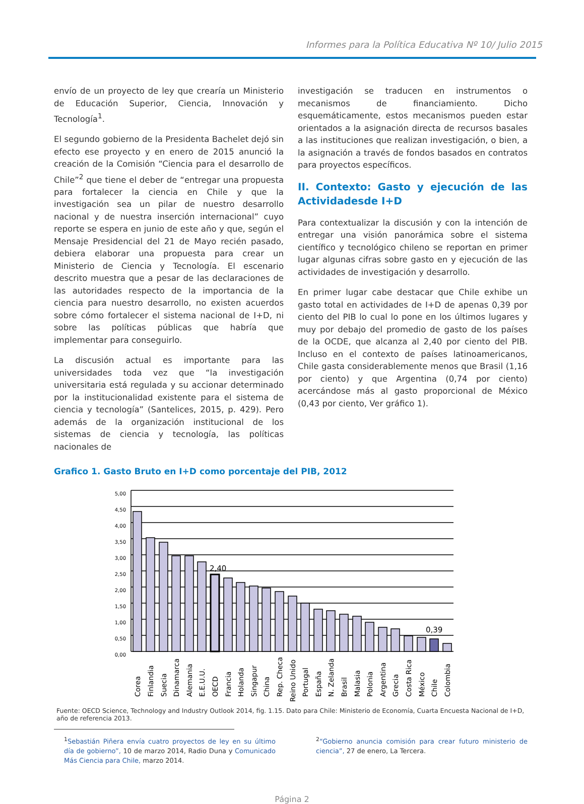Informes para la Política Educativa Nº 10/ Julio 2015
envío de un proyecto de ley que crearía un Ministerio de Educación Superior, Ciencia, Innovación y Tecnología<sup>1</sup>.
El segundo gobierno de la Presidenta Bachelet dejó sin efecto ese proyecto y en enero de 2015 anunció la creación de la Comisión “Ciencia para el desarrollo de Chile”<sup>2</sup> que tiene el deber de “entregar una propuesta para fortalecer la ciencia en Chile y que la investigación sea un pilar de nuestro desarrollo nacional y de nuestra inserción internacional” cuyo reporte se espera en junio de este año y que, según el Mensaje Presidencial del 21 de Mayo recién pasado, debiera elaborar una propuesta para crear un Ministerio de Ciencia y Tecnología. El escenario descrito muestra que a pesar de las declaraciones de las autoridades respecto de la importancia de la ciencia para nuestro desarrollo, no existen acuerdos sobre cómo fortalecer el sistema nacional de I+D, ni sobre las políticas públicas que habría que implementar para conseguirlo.
La discusión actual es importante para las universidades toda vez que “la investigación universitaria está regulada y su accionar determinado por la institucionalidad existente para el sistema de ciencia y tecnología” (Santelices, 2015, p. 429). Pero además de la organización institucional de los sistemas de ciencia y tecnología, las políticas nacionales de
investigación se traducen en instrumentos o mecanismos de financiamiento. Dicho esquemáticamente, estos mecanismos pueden estar orientados a la asignación directa de recursos basales a las instituciones que realizan investigación, o bien, a la asignación a través de fondos basados en contratos para proyectos específicos.
II. Contexto: Gasto y ejecución de las Actividadesde I+D
Para contextualizar la discusión y con la intención de entregar una visión panorámica sobre el sistema científico y tecnológico chileno se reportan en primer lugar algunas cifras sobre gasto en y ejecución de las actividades de investigación y desarrollo.
En primer lugar cabe destacar que Chile exhibe un gasto total en actividades de I+D de apenas 0,39 por ciento del PIB lo cual lo pone en los últimos lugares y muy por debajo del promedio de gasto de los países de la OCDE, que alcanza al 2,40 por ciento del PIB. Incluso en el contexto de países latinoamericanos, Chile gasta considerablemente menos que Brasil (1,16 por ciento) y que Argentina (0,74 por ciento) acercándose más al gasto proporcional de México (0,43 por ciento, Ver gráfico 1).
Grafico 1. Gasto Bruto en I+D como porcentaje del PIB, 2012
5,00
4,50
4,00
3,50
3,00
2,50
2,00
1,50
1,00
0,50
0,00
2,40
0,39
Corea
Finlandia
Suecia
Dinamarca
Alemania
E.E.U.U.
OECD
Francia
Holanda
Singapur
China
Rep. Checa
Reino Unido
Portugal
España
N. Zelanda
Brasil
Malasia
Polonia
Argentina
Grecia
Costa Rica
México
Chile
Colombia
Fuente: OECD Science, Technology and Industry Outlook 2014, fig. 1.15. Dato para Chile: Ministerio de Economía, Cuarta Encuesta Nacional de I+D, año de referencia 2013.
<sup>1</sup> Sebastián Piñera envía cuatro proyectos de ley en su último día de gobierno”, 10 de marzo 2014, Radio Duna y Comunicado Más Ciencia para Chile, marzo 2014.
<sup>2</sup> “Gobierno anuncia comisión para crear futuro ministerio de ciencia”, 27 de enero, La Tercera.
Página 2